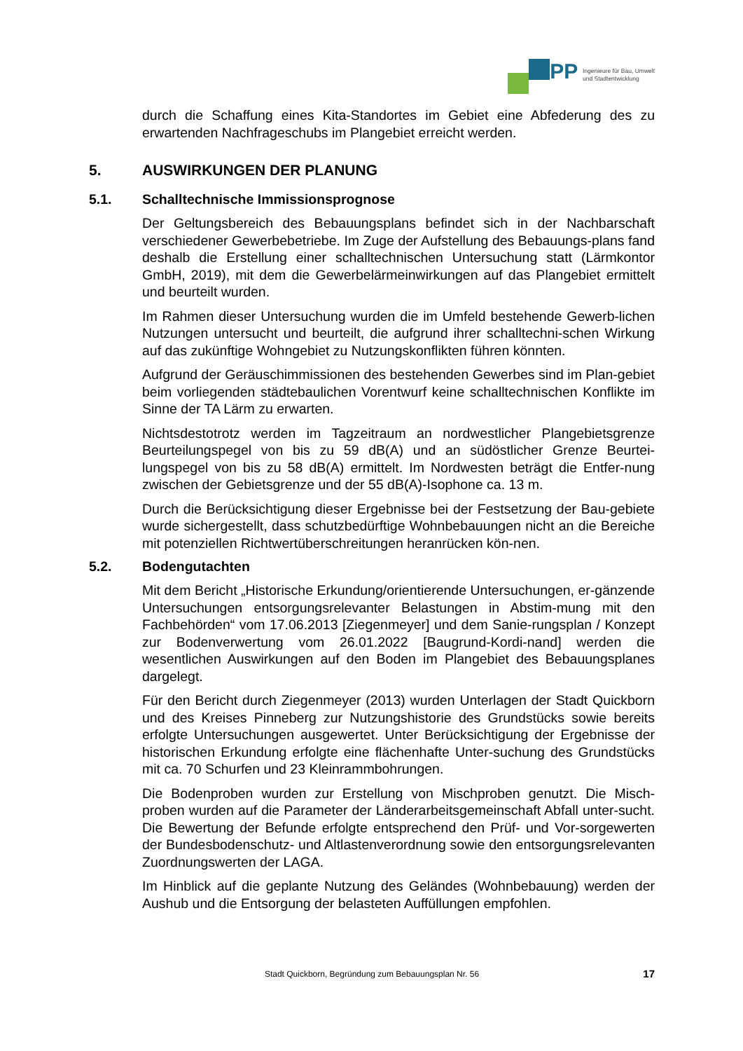iPP
Ingenieure für Bau, Umwelt
und Stadtentwicklung
durch die Schaffung eines Kita-Standortes im Gebiet eine Abfederung des zu erwartenden Nachfrageschubs im Plangebiet erreicht werden.
5. AUSWIRKUNGEN DER PLANUNG
5.1. Schalltechnische Immissionsprognose
Der Geltungsbereich des Bebauungsplans befindet sich in der Nachbarschaft verschiedener Gewerbebetriebe. Im Zuge der Aufstellung des Bebauungs-plans fand deshalb die Erstellung einer schalltechnischen Untersuchung statt (Lärmkontor GmbH, 2019), mit dem die Gewerbelärmeinwirkungen auf das Plangebiet ermittelt und beurteilt wurden.
Im Rahmen dieser Untersuchung wurden die im Umfeld bestehende Gewerb-lichen Nutzungen untersucht und beurteilt, die aufgrund ihrer schalltechni-schen Wirkung auf das zukünftige Wohngebiet zu Nutzungskonflikten führen könnten.
Aufgrund der Geräuschimmissionen des bestehenden Gewerbes sind im Plan-gebiet beim vorliegenden städtebaulichen Vorentwurf keine schalltechnischen Konflikte im Sinne der TA Lärm zu erwarten.
Nichtsdestotrotz werden im Tagzeitraum an nordwestlicher Plangebietsgrenze Beurteilungspegel von bis zu 59 dB(A) und an südöstlicher Grenze Beurtei-lungspegel von bis zu 58 dB(A) ermittelt. Im Nordwesten beträgt die Entfer-nung zwischen der Gebietsgrenze und der 55 dB(A)-Isophone ca. 13 m.
Durch die Berücksichtigung dieser Ergebnisse bei der Festsetzung der Bau-gebiete wurde sichergestellt, dass schutzbedürftige Wohnbebauungen nicht an die Bereiche mit potenziellen Richtwertüberschreitungen heranrücken kön-nen.
5.2. Bodengutachten
Mit dem Bericht „Historische Erkundung/orientierende Untersuchungen, er-gänzende Untersuchungen entsorgungsrelevanter Belastungen in Abstim-mung mit den Fachbehörden“ vom 17.06.2013 [Ziegenmeyer] und dem Sanie-rungsplan / Konzept zur Bodenverwertung vom 26.01.2022 [Baugrund-Kordi-nand] werden die wesentlichen Auswirkungen auf den Boden im Plangebiet des Bebauungsplanes dargelegt.
Für den Bericht durch Ziegenmeyer (2013) wurden Unterlagen der Stadt Quickborn und des Kreises Pinneberg zur Nutzungshistorie des Grundstücks sowie bereits erfolgte Untersuchungen ausgewertet. Unter Berücksichtigung der Ergebnisse der historischen Erkundung erfolgte eine flächenhafte Unter-suchung des Grundstücks mit ca. 70 Schurfen und 23 Kleinrammbohrungen.
Die Bodenproben wurden zur Erstellung von Mischproben genutzt. Die Misch-proben wurden auf die Parameter der Länderarbeitsgemeinschaft Abfall unter-sucht. Die Bewertung der Befunde erfolgte entsprechend den Prüf- und Vor-sorgewerten der Bundesbodenschutz- und Altlastenverordnung sowie den entsorgungsrelevanten Zuordnungswerten der LAGA.
Im Hinblick auf die geplante Nutzung des Geländes (Wohnbebauung) werden der Aushub und die Entsorgung der belasteten Auffüllungen empfohlen.
Stadt Quickborn, Begründung zum Bebauungsplan Nr. 56 17